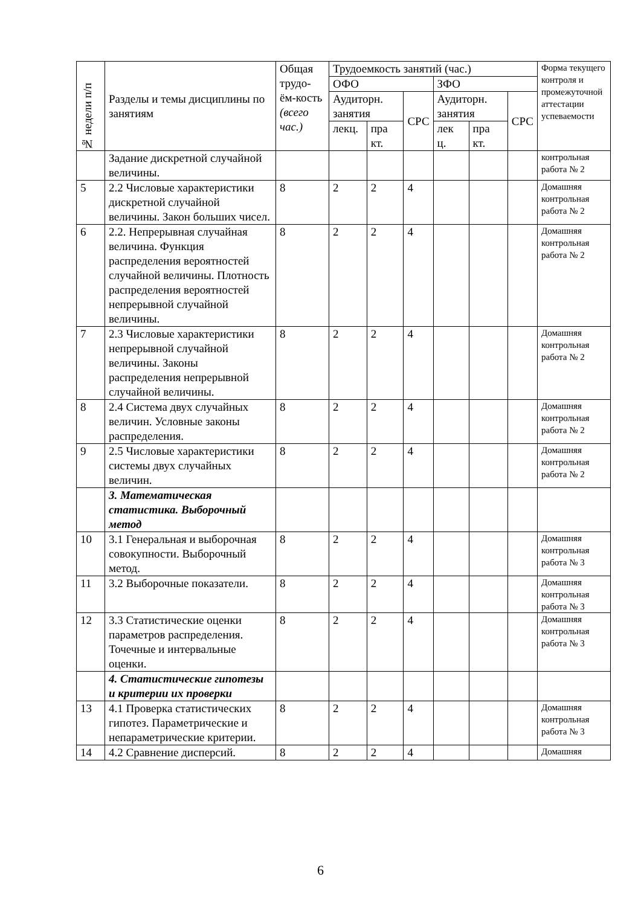| № недели п/п | Разделы и темы дисциплины по занятиям | Общая трудо-ём-кость (всего час.) | Трудоемкость занятий (час.) | | | | | | Форма текущего контроля и промежуточной аттестации успеваемости |
| --- | --- | --- | --- | --- | --- | --- | --- | --- | --- |
| | | | ОФО | | | ЗФО | | | |
| | | | Аудиторн. занятия | | СРС | Аудиторн. занятия | | СРС | |
| | | | лекц. | пра кт. | | лек ц. | пра кт. | | |
| | Задание дискретной случайной величины. | | | | | | | | контрольная работа № 2 |
| 5 | 2.2 Числовые характеристики дискретной случайной величины. Закон больших чисел. | 8 | 2 | 2 | 4 | | | | Домашняя контрольная работа № 2 |
| 6 | 2.2. Непрерывная случайная величина. Функция распределения вероятностей случайной величины. Плотность распределения вероятностей непрерывной случайной величины. | 8 | 2 | 2 | 4 | | | | Домашняя контрольная работа № 2 |
| 7 | 2.3 Числовые характеристики непрерывной случайной величины. Законы распределения непрерывной случайной величины. | 8 | 2 | 2 | 4 | | | | Домашняя контрольная работа № 2 |
| 8 | 2.4 Система двух случайных величин. Условные законы распределения. | 8 | 2 | 2 | 4 | | | | Домашняя контрольная работа № 2 |
| 9 | 2.5 Числовые характеристики системы двух случайных величин. | 8 | 2 | 2 | 4 | | | | Домашняя контрольная работа № 2 |
| | 3. Математическая статистика. Выборочный метод | | | | | | | | |
| 10 | 3.1 Генеральная и выборочная совокупности. Выборочный метод. | 8 | 2 | 2 | 4 | | | | Домашняя контрольная работа № 3 |
| 11 | 3.2 Выборочные показатели. | 8 | 2 | 2 | 4 | | | | Домашняя контрольная работа № 3 |
| 12 | 3.3 Статистические оценки параметров распределения. Точечные и интервальные оценки. | 8 | 2 | 2 | 4 | | | | Домашняя контрольная работа № 3 |
| | 4. Статистические гипотезы и критерии их проверки | | | | | | | | |
| 13 | 4.1 Проверка статистических гипотез. Параметрические и непараметрические критерии. | 8 | 2 | 2 | 4 | | | | Домашняя контрольная работа № 3 |
| 14 | 4.2 Сравнение дисперсий. | 8 | 2 | 2 | 4 | | | | Домашняя |
6